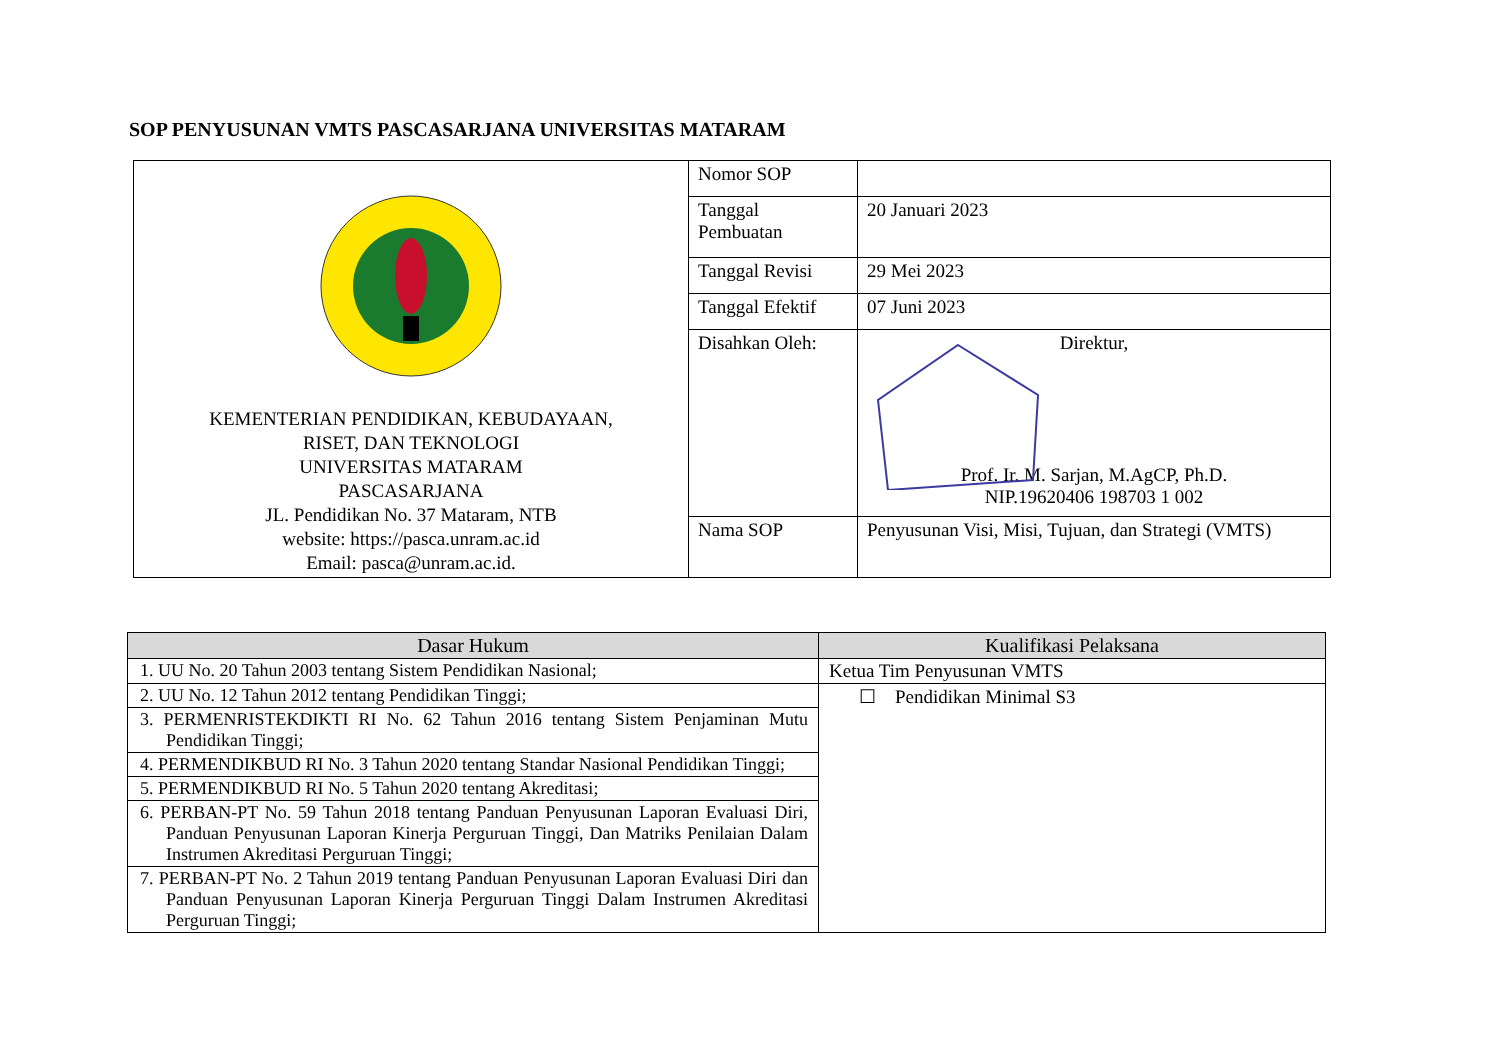SOP PENYUSUNAN VMTS PASCASARJANA UNIVERSITAS MATARAM
| KEMENTERIAN PENDIDIKAN, KEBUDAYAAN, RISET, DAN TEKNOLOGI UNIVERSITAS MATARAM PASCASARJANA JL. Pendidikan No. 37 Mataram, NTB website: https://pasca.unram.ac.id Email: pasca@unram.ac.id. | Nomor SOP | |
| | Tanggal Pembuatan | 20 Januari 2023 |
| | Tanggal Revisi | 29 Mei 2023 |
| | Tanggal Efektif | 07 Juni 2023 |
| | Disahkan Oleh: | Direktur, Prof. Ir. M. Sarjan, M.AgCP, Ph.D. NIP.19620406 198703 1 002 |
| | Nama SOP | Penyusunan Visi, Misi, Tujuan, dan Strategi (VMTS) |
| Dasar Hukum | Kualifikasi Pelaksana |
| --- | --- |
| 1. UU No. 20 Tahun 2003 tentang Sistem Pendidikan Nasional; | Ketua Tim Penyusunan VMTS |
| 2. UU No. 12 Tahun 2012 tentang Pendidikan Tinggi; | ☐ Pendidikan Minimal S3 |
| 3. PERMENRISTEKDIKTI RI No. 62 Tahun 2016 tentang Sistem Penjaminan Mutu Pendidikan Tinggi; | |
| 4. PERMENDIKBUD RI No. 3 Tahun 2020 tentang Standar Nasional Pendidikan Tinggi; | |
| 5. PERMENDIKBUD RI No. 5 Tahun 2020 tentang Akreditasi; | |
| 6. PERBAN-PT No. 59 Tahun 2018 tentang Panduan Penyusunan Laporan Evaluasi Diri, Panduan Penyusunan Laporan Kinerja Perguruan Tinggi, Dan Matriks Penilaian Dalam Instrumen Akreditasi Perguruan Tinggi; | |
| 7. PERBAN-PT No. 2 Tahun 2019 tentang Panduan Penyusunan Laporan Evaluasi Diri dan Panduan Penyusunan Laporan Kinerja Perguruan Tinggi Dalam Instrumen Akreditasi Perguruan Tinggi; | |